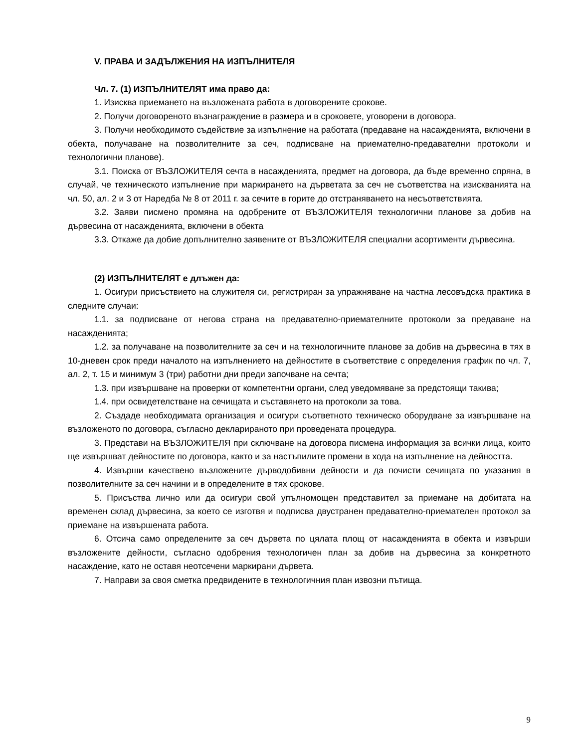V. ПРАВА И ЗАДЪЛЖЕНИЯ НА ИЗПЪЛНИТЕЛЯ
Чл. 7. (1) ИЗПЪЛНИТЕЛЯТ има право да:
1. Изисква приемането на възложената работа в договорените срокове.
2. Получи договореното възнаграждение в размера и в сроковете, уговорени в договора.
3. Получи необходимото съдействие за изпълнение на работата (предаване на насажденията, включени в обекта, получаване на позволителните за сеч, подписване на приемателно-предавателни протоколи и технологични планове).
3.1. Поиска от ВЪЗЛОЖИТЕЛЯ сечта в насажденията, предмет на договора, да бъде временно спряна, в случай, че техническото изпълнение при маркирането на дърветата за сеч не съответства на изискванията на чл. 50, ал. 2 и 3 от Наредба № 8 от 2011 г. за сечите в горите до отстраняването на несъответствията.
3.2. Заяви писмено промяна на одобрените от ВЪЗЛОЖИТЕЛЯ технологични планове за добив на дървесина от насажденията, включени в обекта
3.3. Откаже да добие допълнително заявените от ВЪЗЛОЖИТЕЛЯ специални асортименти дървесина.
(2) ИЗПЪЛНИТЕЛЯТ е длъжен да:
1. Осигури присъствието на служителя си, регистриран за упражняване на частна лесовъдска практика в следните случаи:
1.1. за подписване от негова страна на предавателно-приемателните протоколи за предаване на насажденията;
1.2. за получаване на позволителните за сеч и на технологичните планове за добив на дървесина в тях в 10-дневен срок преди началото на изпълнението на дейностите в съответствие с определения график по чл. 7, ал. 2, т. 15 и минимум 3 (три) работни дни преди започване на сечта;
1.3. при извършване на проверки от компетентни органи, след уведомяване за предстоящи такива;
1.4. при освидетелстване на сечищата и съставянето на протоколи за това.
2. Създаде необходимата организация и осигури съответното техническо оборудване за извършване на възложеното по договора, съгласно декларираното при проведената процедура.
3. Представи на ВЪЗЛОЖИТЕЛЯ при сключване на договора писмена информация за всички лица, които ще извършват дейностите по договора, както и за настъпилите промени в хода на изпълнение на дейността.
4. Извърши качествено възложените дърводобивни дейности и да почисти сечищата по указания в позволителните за сеч начини и в определените в тях срокове.
5. Присъства лично или да осигури свой упълномощен представител за приемане на добитата на временен склад дървесина, за което се изготвя и подписва двустранен предавателно-приемателен протокол за приемане на извършената работа.
6. Отсича само определените за сеч дървета по цялата площ от насажденията в обекта и извърши възложените дейности, съгласно одобрения технологичен план за добив на дървесина за конкретното насаждение, като не оставя неотсечени маркирани дървета.
7. Направи за своя сметка предвидените в технологичния план извозни пътища.
9